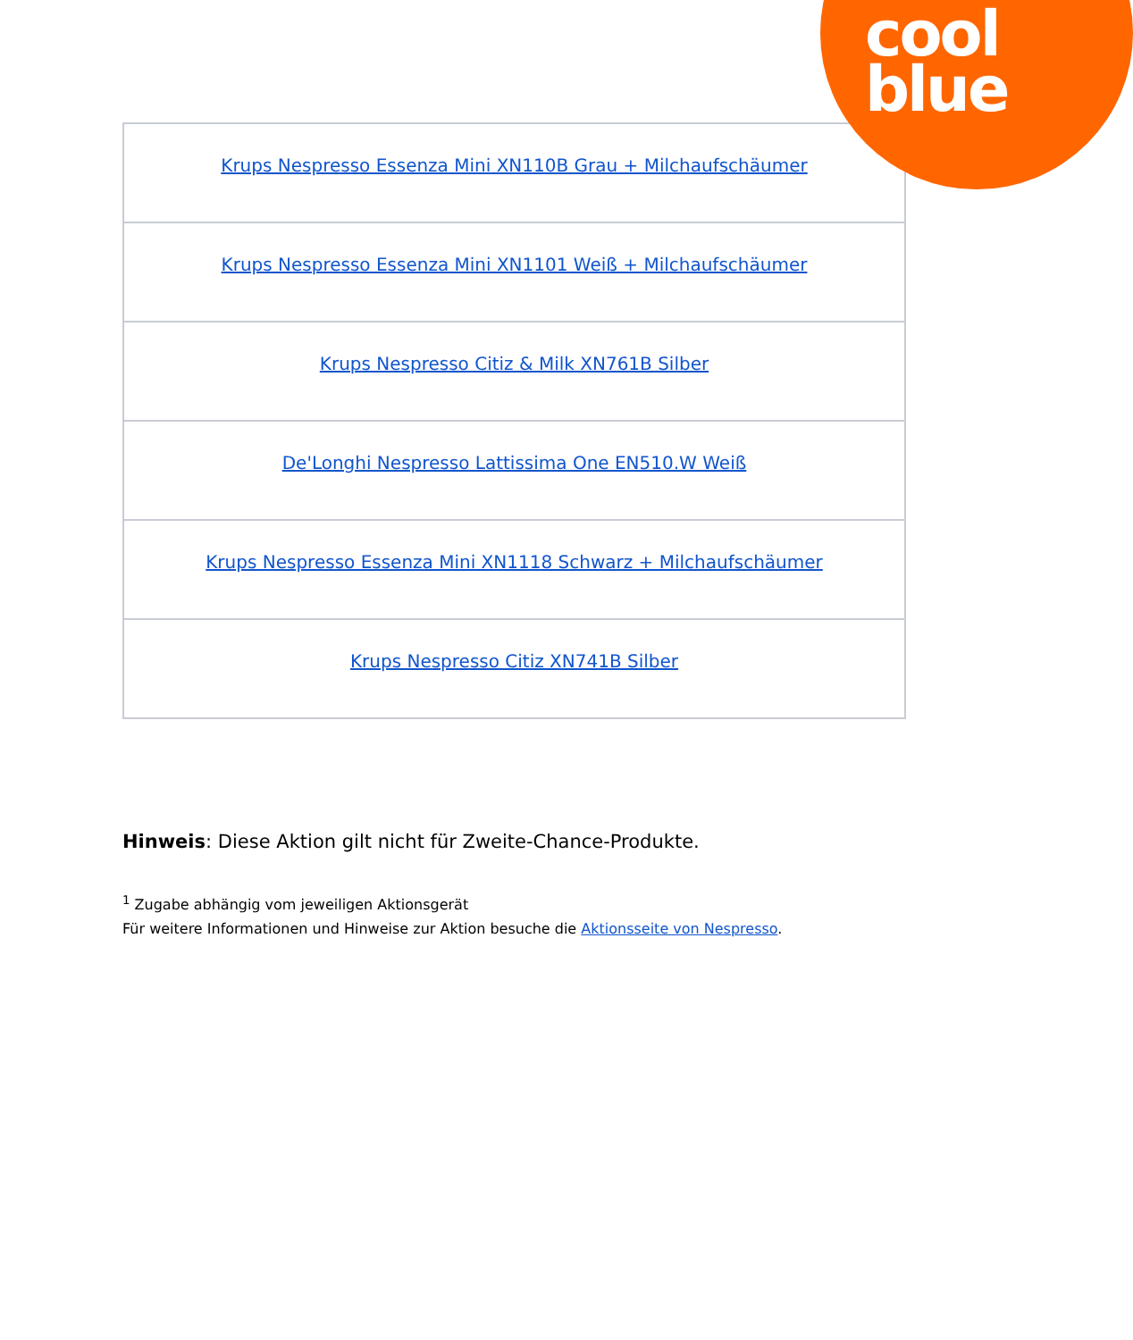| Krups Nespresso Essenza Mini XN110B Grau + Milchaufschäumer |
| Krups Nespresso Essenza Mini XN1101 Weiß + Milchaufschäumer |
| Krups Nespresso Citiz & Milk XN761B Silber |
| De'Longhi Nespresso Lattissima One EN510.W Weiß |
| Krups Nespresso Essenza Mini XN1118 Schwarz + Milchaufschäumer |
| Krups Nespresso Citiz XN741B Silber |
cool
blue
Hinweis: Diese Aktion gilt nicht für Zweite-Chance-Produkte.
<sup>1</sup> Zugabe abhängig vom jeweiligen Aktionsgerät
Für weitere Informationen und Hinweise zur Aktion besuche die Aktionsseite von Nespresso.